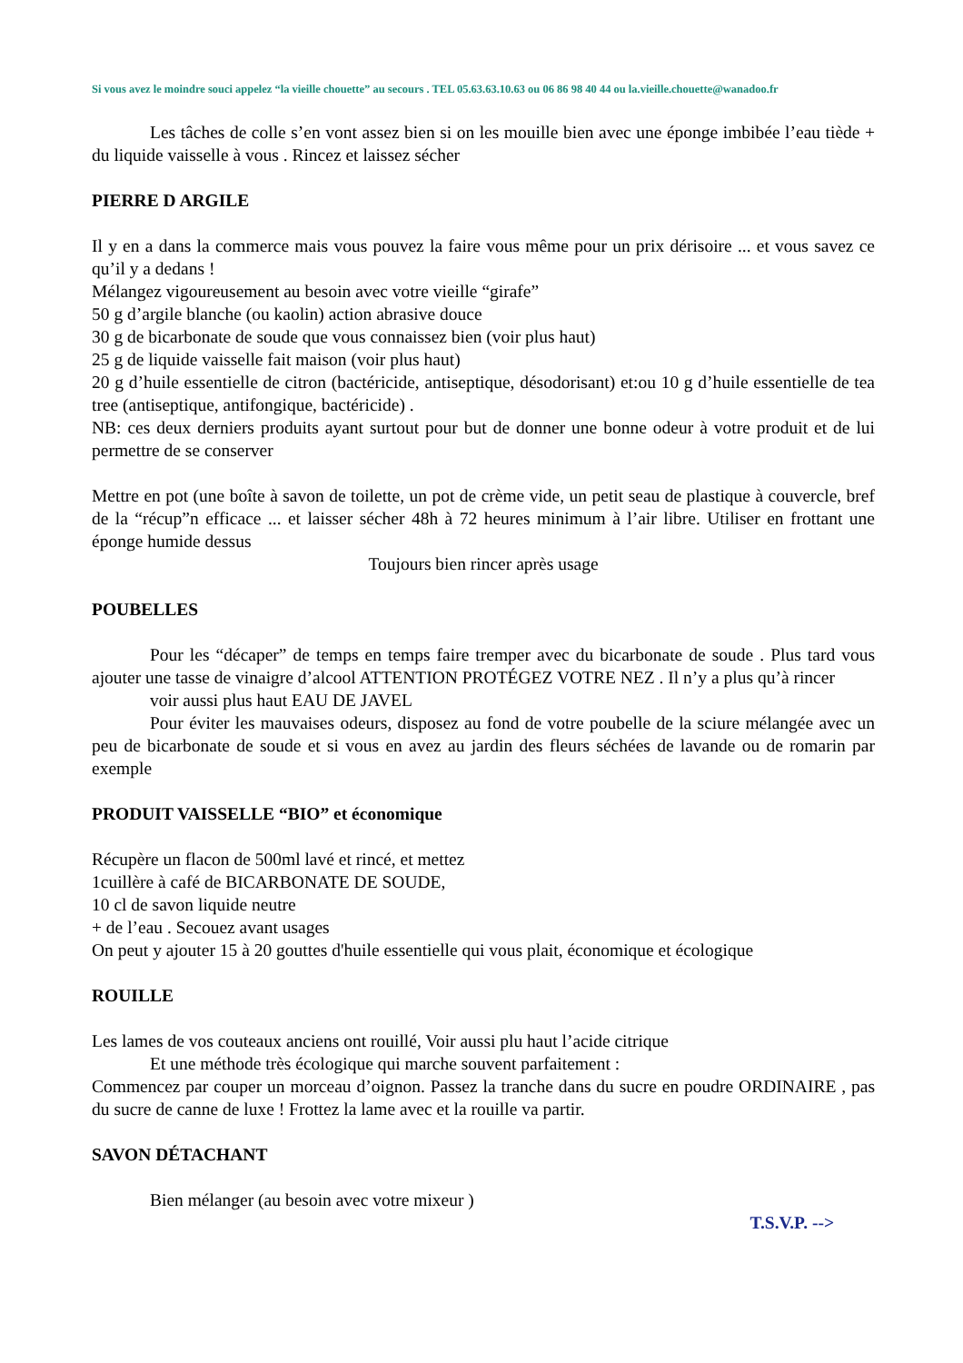Si vous avez le moindre souci appelez “la vieille chouette” au secours . TEL 05.63.63.10.63 ou 06 86 98 40 44 ou la.vieille.chouette@wanadoo.fr
Les tâches de colle s’en vont assez bien si on les mouille bien avec une éponge imbibée l’eau tiède + du liquide vaisselle à vous . Rincez et laissez sécher
PIERRE D ARGILE
Il y en a dans la commerce mais vous pouvez la faire vous même pour un prix dérisoire ... et vous savez ce qu’il y a dedans !
Mélangez vigoureusement au besoin avec votre vieille “girafe”
50 g d’argile blanche (ou kaolin) action abrasive douce
30 g de bicarbonate de soude que vous connaissez bien (voir plus haut)
25 g de liquide vaisselle fait maison (voir plus haut)
20 g d’huile essentielle de citron (bactéricide, antiseptique, désodorisant) et:ou 10 g d’huile essentielle de tea tree (antiseptique, antifongique, bactéricide) .
NB: ces deux derniers produits ayant surtout pour but de donner une bonne odeur à votre produit et de lui permettre de se conserver
Mettre en pot (une boîte à savon de toilette, un pot de crème vide, un petit seau de plastique à couvercle, bref de la “récup”n efficace ... et laisser sécher 48h à 72 heures minimum à l’air libre. Utiliser en frottant une éponge humide dessus
Toujours bien rincer après usage
POUBELLES
Pour les “décaper” de temps en temps faire tremper avec du bicarbonate de soude . Plus tard vous ajouter une tasse de vinaigre d’alcool ATTENTION PROTÉGEZ VOTRE NEZ . Il n’y a plus qu’à rincer
voir aussi plus haut EAU DE JAVEL
Pour éviter les mauvaises odeurs, disposez au fond de votre poubelle de la sciure mélangée avec un peu de bicarbonate de soude et si vous en avez au jardin des fleurs séchées de lavande ou de romarin par exemple
PRODUIT VAISSELLE “BIO” et économique
Récupère un flacon de 500ml lavé et rincé, et mettez
1cuillère à café de BICARBONATE DE SOUDE,
10 cl de savon liquide neutre
+ de l’eau . Secouez avant usages
On peut y ajouter 15 à 20 gouttes d'huile essentielle qui vous plait, économique et écologique
ROUILLE
Les lames de vos couteaux anciens ont rouillé, Voir aussi plu haut l’acide citrique
Et une méthode très écologique qui marche souvent parfaitement :
Commencez par couper un morceau d’oignon. Passez la tranche dans du sucre en poudre ORDINAIRE , pas du sucre de canne de luxe ! Frottez la lame avec et la rouille va partir.
SAVON DÉTACHANT
Bien mélanger (au besoin avec votre mixeur )
T.S.V.P. -->